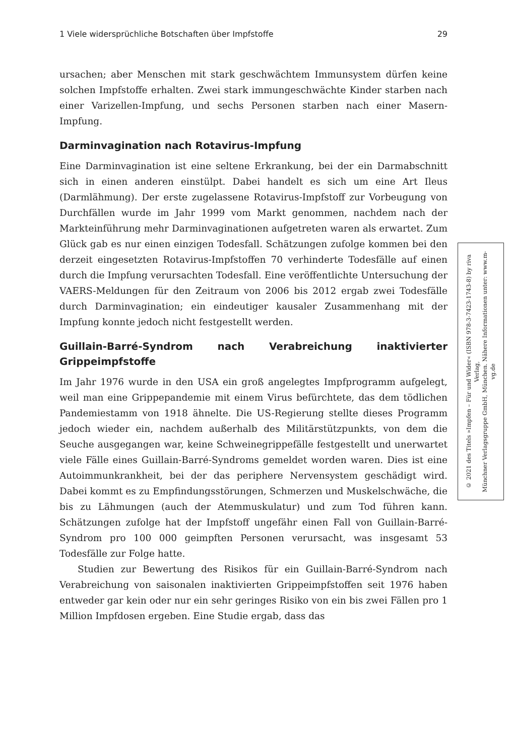1 Viele widersprüchliche Botschaften über Impfstoffe 29
ursachen; aber Menschen mit stark geschwächtem Immunsystem dürfen keine solchen Impfstoffe erhalten. Zwei stark immungeschwächte Kinder starben nach einer Varizellen-Impfung, und sechs Personen starben nach einer Masern-Impfung.
Darminvagination nach Rotavirus-Impfung
Eine Darminvagination ist eine seltene Erkrankung, bei der ein Darmabschnitt sich in einen anderen einstülpt. Dabei handelt es sich um eine Art Ileus (Darmlähmung). Der erste zugelassene Rotavirus-Impfstoff zur Vorbeugung von Durchfällen wurde im Jahr 1999 vom Markt genommen, nachdem nach der Markteinführung mehr Darminvaginationen aufgetreten waren als erwartet. Zum Glück gab es nur einen einzigen Todesfall. Schätzungen zufolge kommen bei den derzeit eingesetzten Rotavirus-Impfstoffen 70 verhinderte Todesfälle auf einen durch die Impfung verursachten Todesfall. Eine veröffentlichte Untersuchung der VAERS-Meldungen für den Zeitraum von 2006 bis 2012 ergab zwei Todesfälle durch Darminvagination; ein eindeutiger kausaler Zusammenhang mit der Impfung konnte jedoch nicht festgestellt werden.
Guillain-Barré-Syndrom nach Verabreichung inaktivierter Grippeimpfstoffe
Im Jahr 1976 wurde in den USA ein groß angelegtes Impfprogramm aufgelegt, weil man eine Grippepandemie mit einem Virus befürchtete, das dem tödlichen Pandemiestamm von 1918 ähnelte. Die US-Regierung stellte dieses Programm jedoch wieder ein, nachdem außerhalb des Militärstützpunkts, von dem die Seuche ausgegangen war, keine Schweinegrippefälle festgestellt und unerwartet viele Fälle eines Guillain-Barré-Syndroms gemeldet worden waren. Dies ist eine Autoimmunkrankheit, bei der das periphere Nervensystem geschädigt wird. Dabei kommt es zu Empfindungsstörungen, Schmerzen und Muskelschwäche, die bis zu Lähmungen (auch der Atemmuskulatur) und zum Tod führen kann. Schätzungen zufolge hat der Impfstoff ungefähr einen Fall von Guillain-Barré-Syndrom pro 100 000 geimpften Personen verursacht, was insgesamt 53 Todesfälle zur Folge hatte.
Studien zur Bewertung des Risikos für ein Guillain-Barré-Syndrom nach Verabreichung von saisonalen inaktivierten Grippeimpfstoffen seit 1976 haben entweder gar kein oder nur ein sehr geringes Risiko von ein bis zwei Fällen pro 1 Million Impfdosen ergeben. Eine Studie ergab, dass das
© 2021 des Titels »Impfen – Für und Wider« (ISBN 978-3-7423-1743-8) by riva Verlag,
Münchner Verlagsgruppe GmbH, München. Nähere Informationen unter: www.m-vg.de